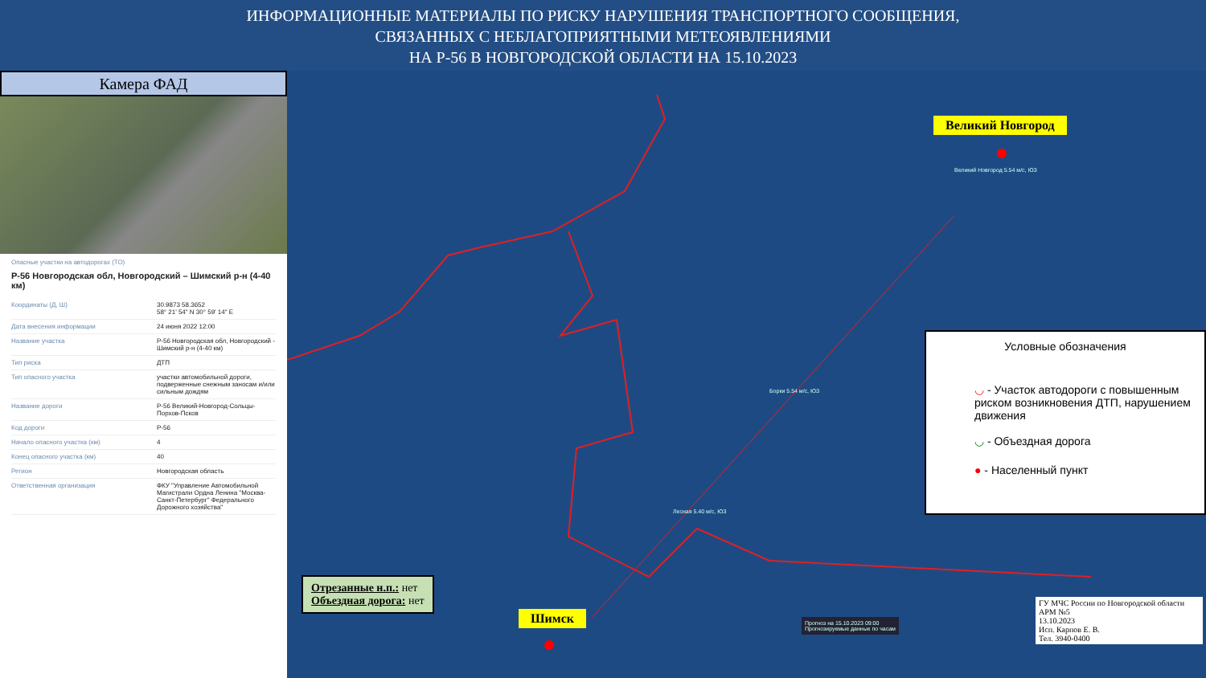ИНФОРМАЦИОННЫЕ МАТЕРИАЛЫ ПО РИСКУ НАРУШЕНИЯ ТРАНСПОРТНОГО СООБЩЕНИЯ,
СВЯЗАННЫХ С НЕБЛАГОПРИЯТНЫМИ МЕТЕОЯВЛЕНИЯМИ
НА Р-56 В НОВГОРОДСКОЙ ОБЛАСТИ НА 15.10.2023
Камера ФАД
Опасные участки на автодорогах (ТО)
Р-56 Новгородская обл, Новгородский – Шимский р-н (4-40 км)
| Координаты (Д, Ш) | 30.9873 58.3652 58° 21' 54" N 30° 59' 14" E |
| Дата внесения информации | 24 июня 2022 12:00 |
| Название участка | Р-56 Новгородская обл, Новгородский - Шимский р-н (4-40 км) |
| Тип риска | ДТП |
| Тип опасного участка | участки автомобильной дороги, подверженные снежным заносам и/или сильным дождям |
| Название дороги | Р-56 Великий-Новгород-Сольцы-Порхов-Псков |
| Код дороги | Р-56 |
| Начало опасного участка (км) | 4 |
| Конец опасного участка (км) | 40 |
| Регион | Новгородская область |
| Ответственная организация | ФКУ "Управление Автомобильной Магистрали Ордна Ленина "Москва-Санкт-Петербург" Федерального Дорожного хозяйства" |
Великий Новгород
Шимск
Великий Новгород 5.54 м/с, ЮЗ
Борки 5.54 м/с, ЮЗ
Лесная 5.40 м/с, ЮЗ
Условные обозначения
◡ - Участок автодороги с повышенным риском возникновения ДТП, нарушением движения
◡ - Объездная дорога
● - Населенный пункт
Отрезанные н.п.: нет
Объездная дорога: нет
Прогноз на 15.10.2023 09:00
Прогнозируемые данные по часам
ГУ МЧС России по Новгородской области
АРМ №5
13.10.2023
Исп. Карпов Е. В.
Тел. 3940-0400